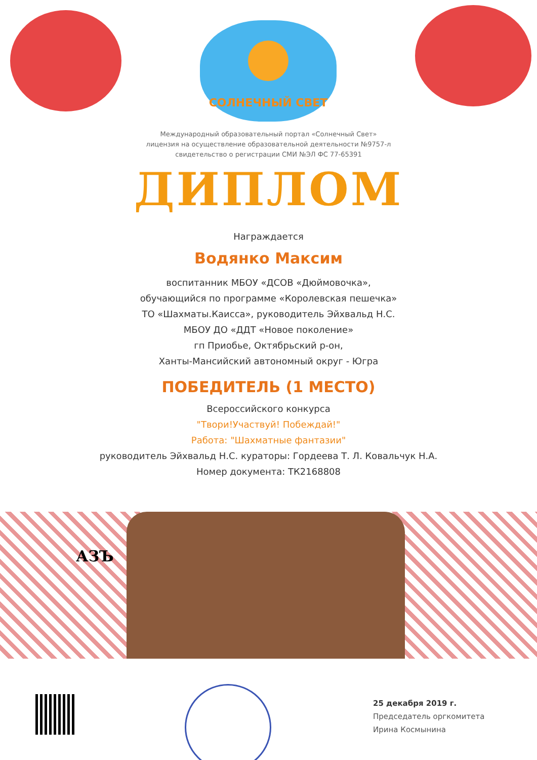СОЛНЕЧНЫЙ СВЕТ
Международный образовательный портал «Солнечный Свет»
лицензия на осуществление образовательной деятельности №9757-л
свидетельство о регистрации СМИ №ЭЛ ФС 77-65391
ДИПЛОМ
Награждается
Водянко Максим
воспитанник МБОУ «ДСОВ «Дюймовочка»,
обучающийся по программе «Королевская пешечка»
ТО «Шахматы.Каисса», руководитель Эйхвальд Н.С.
МБОУ ДО «ДДТ «Новое поколение»
гп Приобье, Октябрьский р-он,
Ханты-Мансийский автономный округ - Югра
ПОБЕДИТЕЛЬ (1 МЕСТО)
Всероссийского конкурса
"Твори!Участвуй! Побеждай!"
Работа: "Шахматные фантазии"
руководитель Эйхвальд Н.С. кураторы: Гордеева Т. Л. Ковальчук Н.А.
Номер документа: ТК2168808
АЗЪ
25 декабря 2019 г.
Председатель оргкомитета
Ирина Космынина